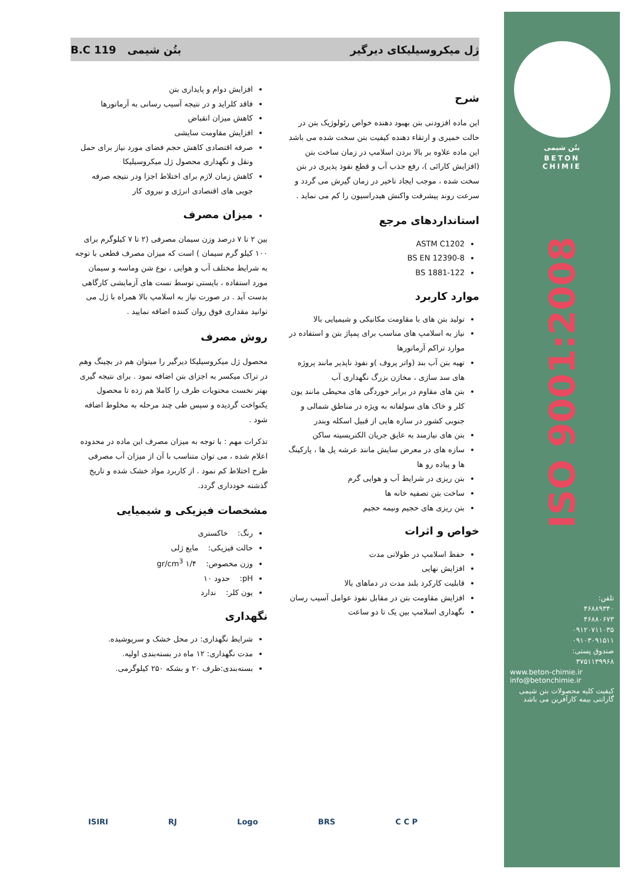ژل میکروسیلیکای دیرگیر بتُن شیمی B.C 119
شرح
این ماده افزودنی بتن بهبود دهنده خواص رئولوژیک بتن در حالت خمیری و ارتقاء دهنده کیفیت بتن سخت شده می باشد این ماده علاوه بر بالا بردن اسلامپ در زمان ساخت بتن (افزایش کارائی )، رفع جذب آب و قطع نفوذ پذیری در بتن سخت شده ، موجب ایجاد تاخیر در زمان گیرش می گردد و سرعت روند پیشرفت واکنش هیدراسیون را کم می نماید .
استانداردهای مرجع
ASTM C1202
BS EN 12390-8
BS 1881-122
موارد کاربرد
تولید بتن های با مقاومت مکانیکی و شیمیایی بالا
نیاز به اسلامپ های مناسب برای پمپاژ بتن و استفاده در موارد تراکم آرماتورها
تهیه بتن آب بند (واتر پروف )و نفوذ ناپذیر مانند پروژه های سد سازی ، مخازن بزرگ نگهداری آب
بتن های مقاوم در برابر خوردگی های محیطی مانند یون کلر و خاک های سولفاته به ویژه در مناطق شمالی و جنوبی کشور در سازه هایی از قبیل اسکله وبندر
بتن های نیازمند به عایق جریان الکتریسیته ساکن
سازه های در معرض سایش مانند عرشه پل ها ، پارکینگ ها و پیاده رو ها
بتن ریزی در شرایط آب و هوایی گرم
ساخت بتن تصفیه خانه ها
بتن ریزی های حجیم ونیمه حجیم
خواص و اثرات
حفظ اسلامپ در طولانی مدت
افزایش نهایی
قابلیت کارکرد بلند مدت در دماهای بالا
افزایش مقاومت بتن در مقابل نفوذ عوامل آسیب رسان
نگهداری اسلامپ بین یک تا دو ساعت
افزایش دوام و پایداری بتن
فاقد کلراید و در نتیجه آسیب رسانی به آرماتورها
کاهش میزان انقباض
افزایش مقاومت سایشی
صرفه اقتصادی کاهش حجم فضای مورد نیاز برای حمل ونقل و نگهداری محصول ژل میکروسیلیکا
کاهش زمان لازم برای اختلاط اجزا ودر نتیجه صرفه جویی های اقتصادی انرژی و نیروی کار
میزان مصرف
بین ۲ تا ۷ درصد وزن سیمان مصرفی (۲ تا ۷ کیلوگرم برای ۱۰۰ کیلو گرم سیمان ) است که میزان مصرف قطعی با توجه به شرایط مختلف آب و هوایی ، نوع شن وماسه و سیمان مورد استفاده ، بایستی توسط تست های آزمایشی کارگاهی بدست آید . در صورت نیاز به اسلامپ بالا همراه با ژل می توانید مقداری فوق روان کننده اضافه نمایید .
روش مصرف
محصول ژل میکروسیلیکا دیرگیر را میتوان هم در بچینگ وهم در تراک میکسر به اجزای بتن اضافه نمود . برای نتیجه گیری بهتر نخست محتویات ظرف را کاملا هم زده تا محصول یکنواخت گردیده و سپس طی چند مرحله به مخلوط اضافه شود .
تذکرات مهم : با توجه به میزان مصرف این ماده در محدوده اعلام شده ، می توان متناسب با آن از میزان آب مصرفی طرح اختلاط کم نمود . از کاربرد مواد خشک شده و تاریخ گذشته خودداری گردد.
مشخصات فیزیکی و شیمیایی
رنگ: خاکستری
حالت فیزیکی: مایع ژلی
وزن مخصوص: ۱/۴ gr/cm<sup>3</sup>
pH: حدود ۱۰
یون کلر: ندارد
نگهداری
شرایط نگهداری: در محل خشک و سرپوشیده.
مدت نگهداری: ۱۲ ماه در بسته‌بندی اولیه.
بسته‌بندی:ظرف ۲۰ و بشکه ۲۵۰ کیلوگرمی.
بتُن شیمی
BETON
CHIMIE
ISO 9001:2008
تلفن:
۴۶۸۸۹۳۴۰
۴۶۸۸۰۶۷۳
۰۹۱۲۰۷۱۱۰۳۵
۰۹۱۰۳۰۹۱۵۱۱
صندوق پستی:
۳۷۵۱۱۳۹۹۶۸
www.beton-chimie.ir
info@betonchimie.ir
کیفیت کلیه محصولات بتن شیمی گارانتی بیمه کارآفرین می باشد
ISIRI RJ Logo BRS C C P